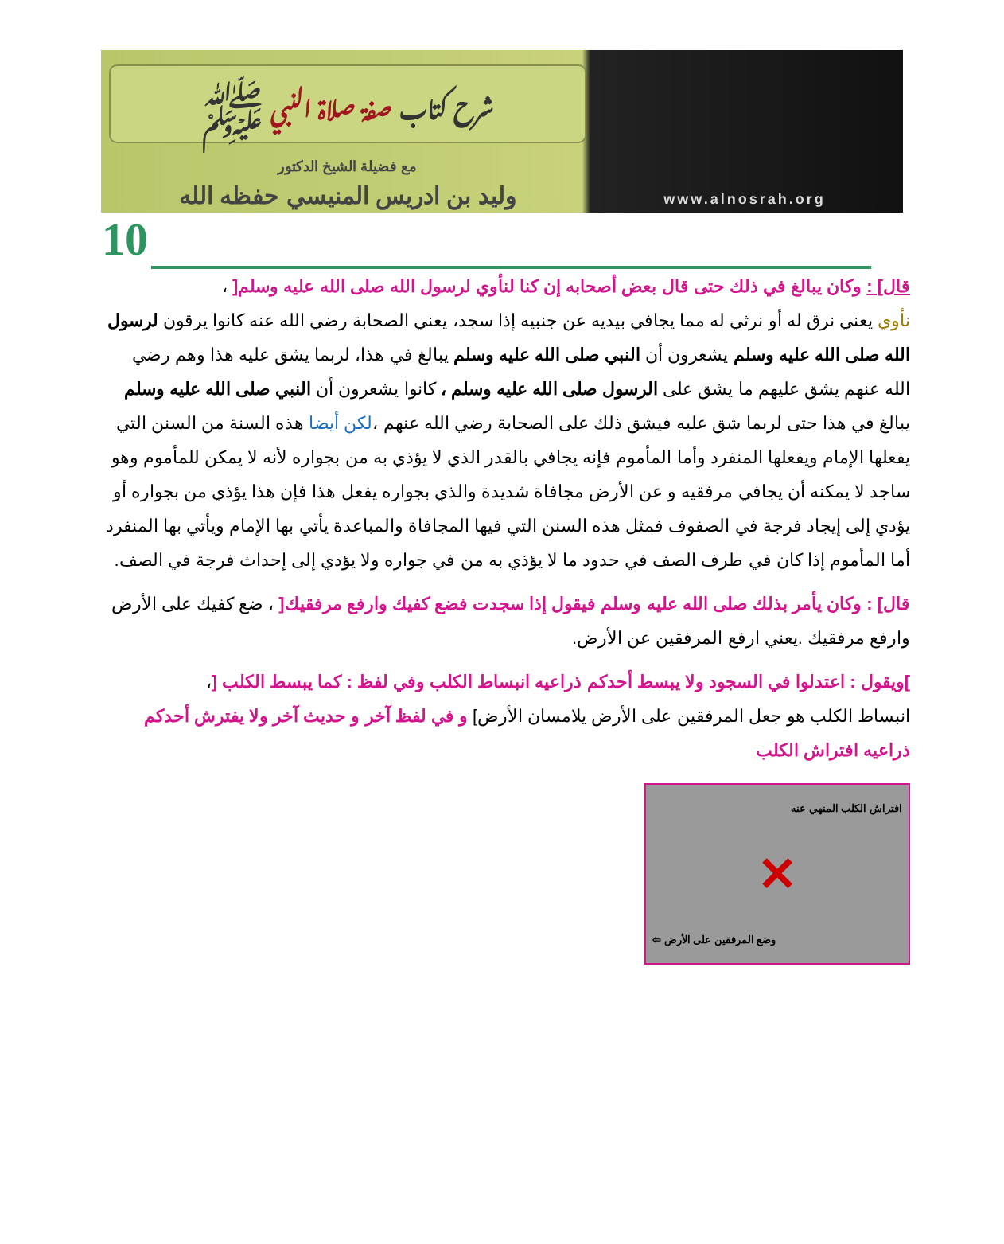شرح كتاب صفة صلاة النبي ﷺ
مع فضيلة الشيخ الدكتور
وليد بن ادريس المنيسي حفظه الله
www.alnosrah.org
10
قال] : وكان يبالغ في ذلك حتى قال بعض أصحابه إن كنا لنأوي لرسول الله صلى الله عليه وسلم[ ،
نأوي يعني نرق له أو نرثي له مما يجافي بيديه عن جنبيه إذا سجد، يعني الصحابة رضي الله عنه كانوا يرقون لرسول الله صلى الله عليه وسلم يشعرون أن النبي صلى الله عليه وسلم يبالغ في هذا، لربما يشق عليه هذا وهم رضي الله عنهم يشق عليهم ما يشق على الرسول صلى الله عليه وسلم ، كانوا يشعرون أن النبي صلى الله عليه وسلم يبالغ في هذا حتى لربما شق عليه فيشق ذلك على الصحابة رضي الله عنهم ،لكن أيضا هذه السنة من السنن التي يفعلها الإمام ويفعلها المنفرد وأما المأموم فإنه يجافي بالقدر الذي لا يؤذي به من بجواره لأنه لا يمكن للمأموم وهو ساجد لا يمكنه أن يجافي مرفقيه و عن الأرض مجافاة شديدة والذي بجواره يفعل هذا فإن هذا يؤذي من بجواره أو يؤدي إلى إيجاد فرجة في الصفوف فمثل هذه السنن التي فيها المجافاة والمباعدة يأتي بها الإمام ويأتي بها المنفرد أما المأموم إذا كان في طرف الصف في حدود ما لا يؤذي به من في جواره ولا يؤدي إلى إحداث فرجة في الصف.
قال] : وكان يأمر بذلك صلى الله عليه وسلم فيقول إذا سجدت فضع كفيك وارفع مرفقيك[ ، ضع كفيك على الأرض وارفع مرفقيك .يعني ارفع المرفقين عن الأرض.
] ويقول : اعتدلوا في السجود ولا يبسط أحدكم ذراعيه انبساط الكلب وفي لفظ : كما يبسط الكلب [،
انبساط الكلب هو جعل المرفقين على الأرض يلامسان الأرض] و في لفظ آخر و حديث آخر ولا يفترش أحدكم ذراعيه افتراش الكلب
افتراش الكلب المنهي عنه
✕
وضع المرفقين على الأرض ⇦